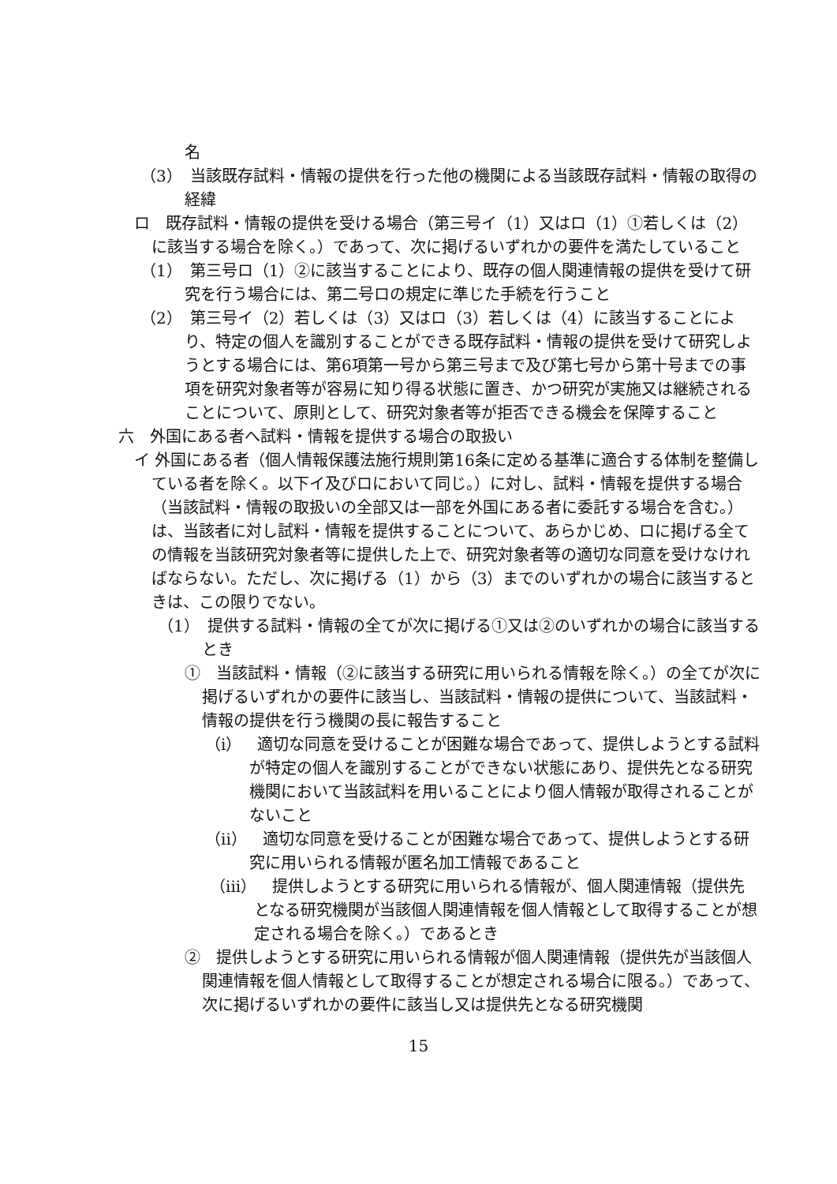名
（3）　当該既存試料・情報の提供を行った他の機関による当該既存試料・情報の取得の経緯
ロ　既存試料・情報の提供を受ける場合（第三号イ（1）又はロ（1）①若しくは（2）に該当する場合を除く。）であって、次に掲げるいずれかの要件を満たしていること
（1）　第三号ロ（1）②に該当することにより、既存の個人関連情報の提供を受けて研究を行う場合には、第二号ロの規定に準じた手続を行うこと
（2）　第三号イ（2）若しくは（3）又はロ（3）若しくは（4）に該当することにより、特定の個人を識別することができる既存試料・情報の提供を受けて研究しようとする場合には、第6項第一号から第三号まで及び第七号から第十号までの事項を研究対象者等が容易に知り得る状態に置き、かつ研究が実施又は継続されることについて、原則として、研究対象者等が拒否できる機会を保障すること
六　外国にある者へ試料・情報を提供する場合の取扱い
イ 外国にある者（個人情報保護法施行規則第16条に定める基準に適合する体制を整備している者を除く。以下イ及びロにおいて同じ。）に対し、試料・情報を提供する場合（当該試料・情報の取扱いの全部又は一部を外国にある者に委託する場合を含む。）は、当該者に対し試料・情報を提供することについて、あらかじめ、ロに掲げる全ての情報を当該研究対象者等に提供した上で、研究対象者等の適切な同意を受けなければならない。ただし、次に掲げる（1）から（3）までのいずれかの場合に該当するときは、この限りでない。
（1）　提供する試料・情報の全てが次に掲げる①又は②のいずれかの場合に該当するとき
①　当該試料・情報（②に該当する研究に用いられる情報を除く。）の全てが次に掲げるいずれかの要件に該当し、当該試料・情報の提供について、当該試料・情報の提供を行う機関の長に報告すること
（i）　適切な同意を受けることが困難な場合であって、提供しようとする試料が特定の個人を識別することができない状態にあり、提供先となる研究機関において当該試料を用いることにより個人情報が取得されることがないこと
（ii）　適切な同意を受けることが困難な場合であって、提供しようとする研究に用いられる情報が匿名加工情報であること
（iii）　提供しようとする研究に用いられる情報が、個人関連情報（提供先となる研究機関が当該個人関連情報を個人情報として取得することが想定される場合を除く。）であるとき
②　提供しようとする研究に用いられる情報が個人関連情報（提供先が当該個人関連情報を個人情報として取得することが想定される場合に限る。）であって、次に掲げるいずれかの要件に該当し又は提供先となる研究機関
15